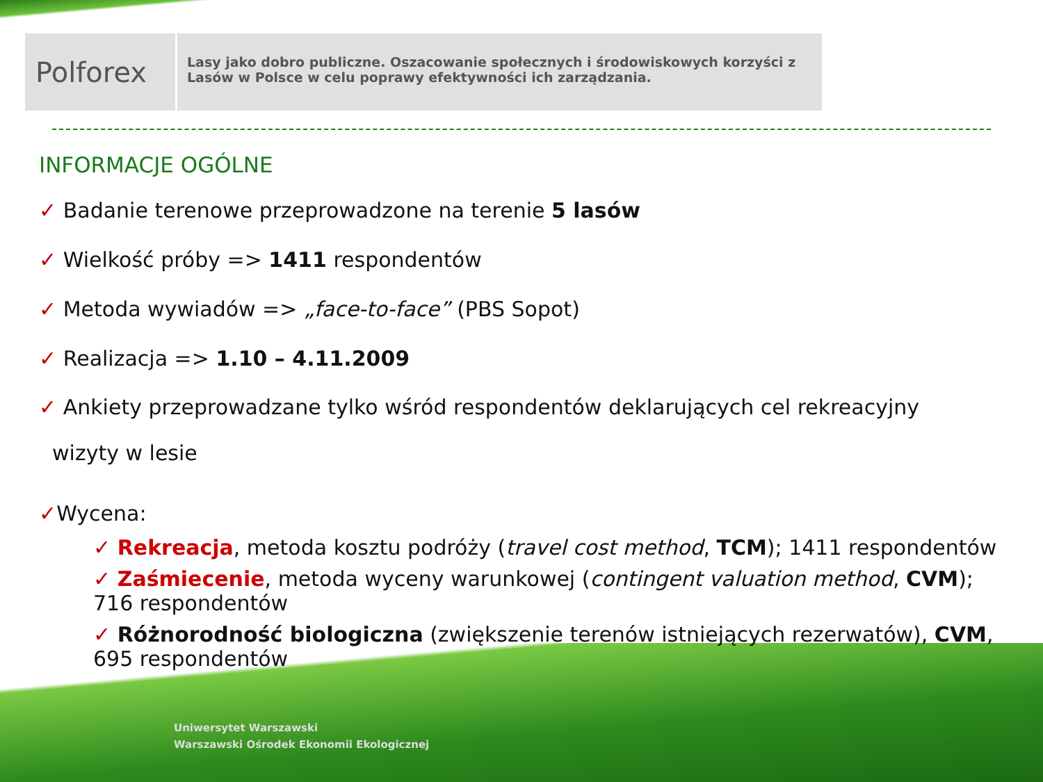Polforex
Lasy jako dobro publiczne. Oszacowanie społecznych i środowiskowych korzyści z Lasów w Polsce w celu poprawy efektywności ich zarządzania.
INFORMACJE OGÓLNE
✓ Badanie terenowe przeprowadzone na terenie 5 lasów
✓ Wielkość próby => 1411 respondentów
✓ Metoda wywiadów => „face-to-face” (PBS Sopot)
✓ Realizacja => 1.10 – 4.11.2009
✓ Ankiety przeprowadzane tylko wśród respondentów deklarujących cel rekreacyjny
wizyty w lesie
✓Wycena:
✓ Rekreacja, metoda kosztu podróży (travel cost method, TCM); 1411 respondentów
✓ Zaśmiecenie, metoda wyceny warunkowej (contingent valuation method, CVM); 716 respondentów
✓ Różnorodność biologiczna (zwiększenie terenów istniejących rezerwatów), CVM, 695 respondentów
Uniwersytet Warszawski
Warszawski Ośrodek Ekonomii Ekologicznej